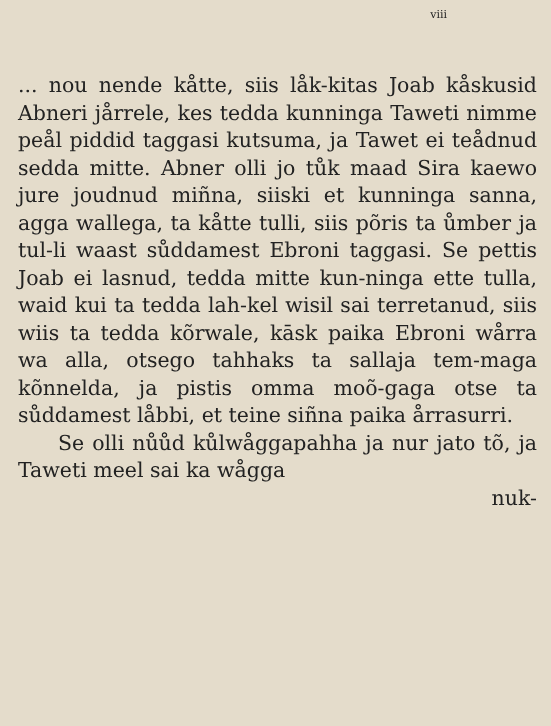viii
... nou nende kåtte, siis låk-kitas Joab kåskusid Abneri jårrele, kes tedda kunninga Taweti nimme peål piddid taggasi kutsuma, ja Tawet ei teådnud sedda mitte. Abner olli jo tůk maad Sira kaewo jure joudnud miñna, siiski et kunninga sanna, agga wallega, ta kåtte tulli, siis põris ta ůmber ja tul-li waast sůddamest Ebroni taggasi. Se pettis Joab ei lasnud, tedda mitte kun-ninga ette tulla, waid kui ta tedda lah-kel wisil sai terretanud, siis wiis ta tedda kõrwale, kāsk paika Ebroni wårra wa alla, otsego tahhaks ta sallaja tem-maga kõnnelda, ja pistis omma moõ-gaga otse ta sůddamest låbbi, et teine siñna paika årrasurri.
Se olli nůůd kůlwåggapahha ja nur jato tõ, ja Taweti meel sai ka wågga
nuk-